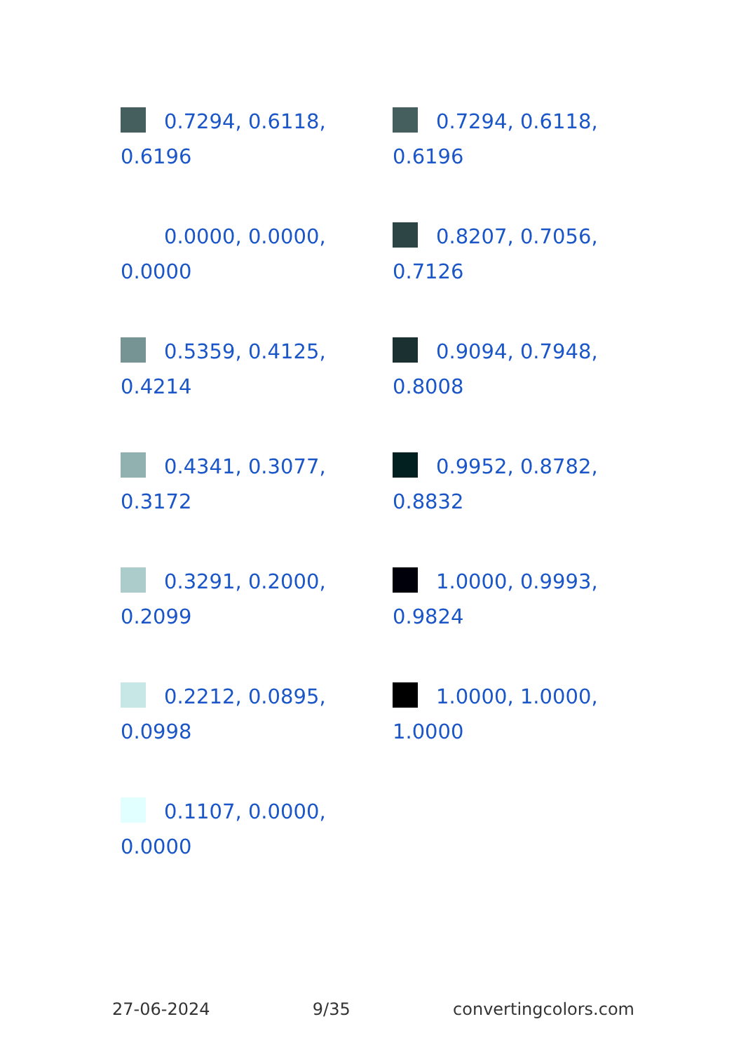0.7294, 0.6118, 0.6196
0.7294, 0.6118, 0.6196
0.0000, 0.0000, 0.0000
0.8207, 0.7056, 0.7126
0.5359, 0.4125, 0.4214
0.9094, 0.7948, 0.8008
0.4341, 0.3077, 0.3172
0.9952, 0.8782, 0.8832
0.3291, 0.2000, 0.2099
1.0000, 0.9993, 0.9824
0.2212, 0.0895, 0.0998
1.0000, 1.0000, 1.0000
0.1107, 0.0000, 0.0000
27-06-2024 9/35 convertingcolors.com